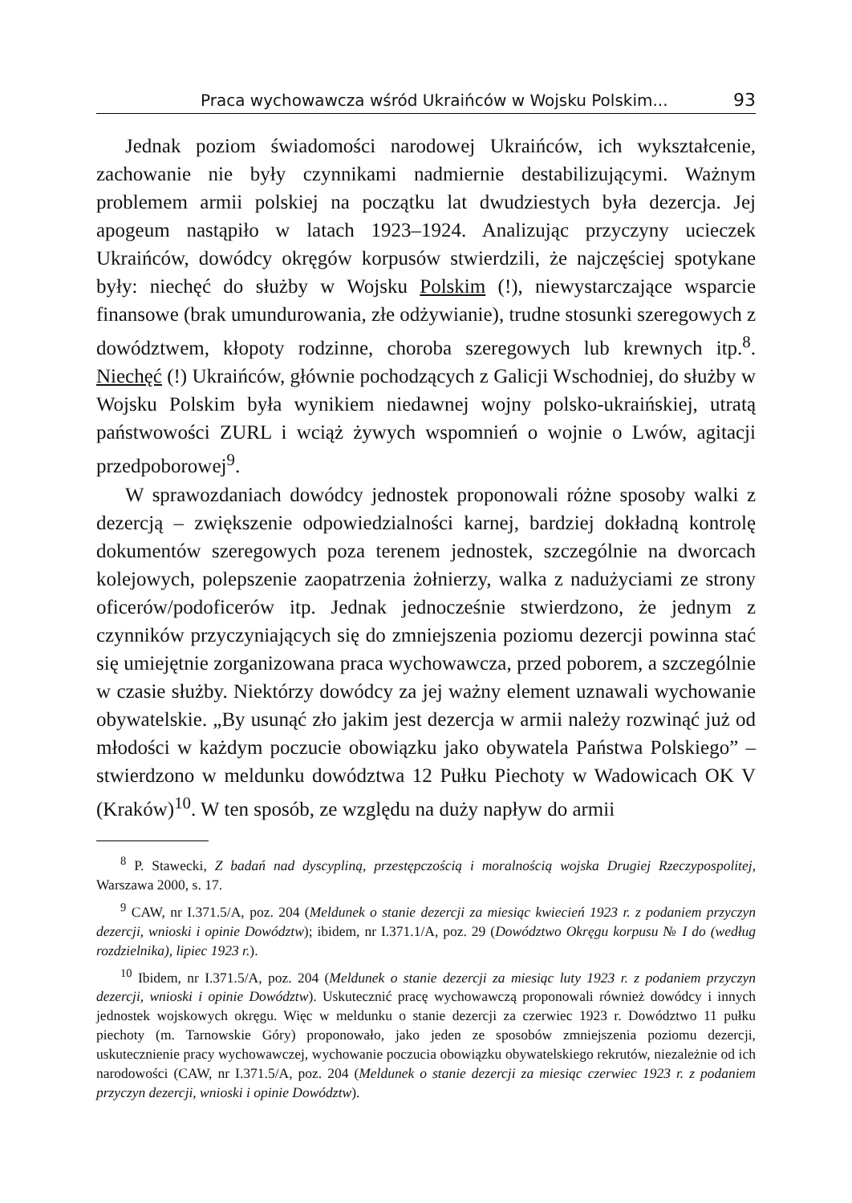Praca wychowawcza wśród Ukraińców w Wojsku Polskim... 93
Jednak poziom świadomości narodowej Ukraińców, ich wykształcenie, zachowanie nie były czynnikami nadmiernie destabilizującymi. Ważnym problemem armii polskiej na początku lat dwudziestych była dezercja. Jej apogeum nastąpiło w latach 1923–1924. Analizując przyczyny ucieczek Ukraińców, dowódcy okręgów korpusów stwierdzili, że najczęściej spotykane były: niechęć do służby w Wojsku Polskim (!), niewystarczające wsparcie finansowe (brak umundurowania, złe odżywianie), trudne stosunki szeregowych z dowództwem, kłopoty rodzinne, choroba szeregowych lub krewnych itp.<sup>8</sup>. Niechęć (!) Ukraińców, głównie pochodzących z Galicji Wschodniej, do służby w Wojsku Polskim była wynikiem niedawnej wojny polsko-ukraińskiej, utratą państwowości ZURL i wciąż żywych wspomnień o wojnie o Lwów, agitacji przedpoborowej<sup>9</sup>.
W sprawozdaniach dowódcy jednostek proponowali różne sposoby walki z dezercją – zwiększenie odpowiedzialności karnej, bardziej dokładną kontrolę dokumentów szeregowych poza terenem jednostek, szczególnie na dworcach kolejowych, polepszenie zaopatrzenia żołnierzy, walka z nadużyciami ze strony oficerów/podoficerów itp. Jednak jednocześnie stwierdzono, że jednym z czynników przyczyniających się do zmniejszenia poziomu dezercji powinna stać się umiejętnie zorganizowana praca wychowawcza, przed poborem, a szczególnie w czasie służby. Niektórzy dowódcy za jej ważny element uznawali wychowanie obywatelskie. „By usunąć zło jakim jest dezercja w armii należy rozwinąć już od młodości w każdym poczucie obowiązku jako obywatela Państwa Polskiego” – stwierdzono w meldunku dowództwa 12 Pułku Piechoty w Wadowicach OK V (Kraków)<sup>10</sup>. W ten sposób, ze względu na duży napływ do armii
<sup>8</sup> P. Stawecki, Z badań nad dyscypliną, przestępczością i moralnością wojska Drugiej Rzeczypospolitej, Warszawa 2000, s. 17.
<sup>9</sup> CAW, nr I.371.5/A, poz. 204 (Meldunek o stanie dezercji za miesiąc kwiecień 1923 r. z podaniem przyczyn dezercji, wnioski i opinie Dowództw); ibidem, nr I.371.1/A, poz. 29 (Dowództwo Okręgu korpusu № I do (według rozdzielnika), lipiec 1923 r.).
<sup>10</sup> Ibidem, nr I.371.5/A, poz. 204 (Meldunek o stanie dezercji za miesiąc luty 1923 r. z podaniem przyczyn dezercji, wnioski i opinie Dowództw). Uskutecznić pracę wychowawczą proponowali również dowódcy i innych jednostek wojskowych okręgu. Więc w meldunku o stanie dezercji za czerwiec 1923 r. Dowództwo 11 pułku piechoty (m. Tarnowskie Góry) proponowało, jako jeden ze sposobów zmniejszenia poziomu dezercji, uskutecznienie pracy wychowawczej, wychowanie poczucia obowiązku obywatelskiego rekrutów, niezależnie od ich narodowości (CAW, nr I.371.5/A, poz. 204 (Meldunek o stanie dezercji za miesiąc czerwiec 1923 r. z podaniem przyczyn dezercji, wnioski i opinie Dowództw).